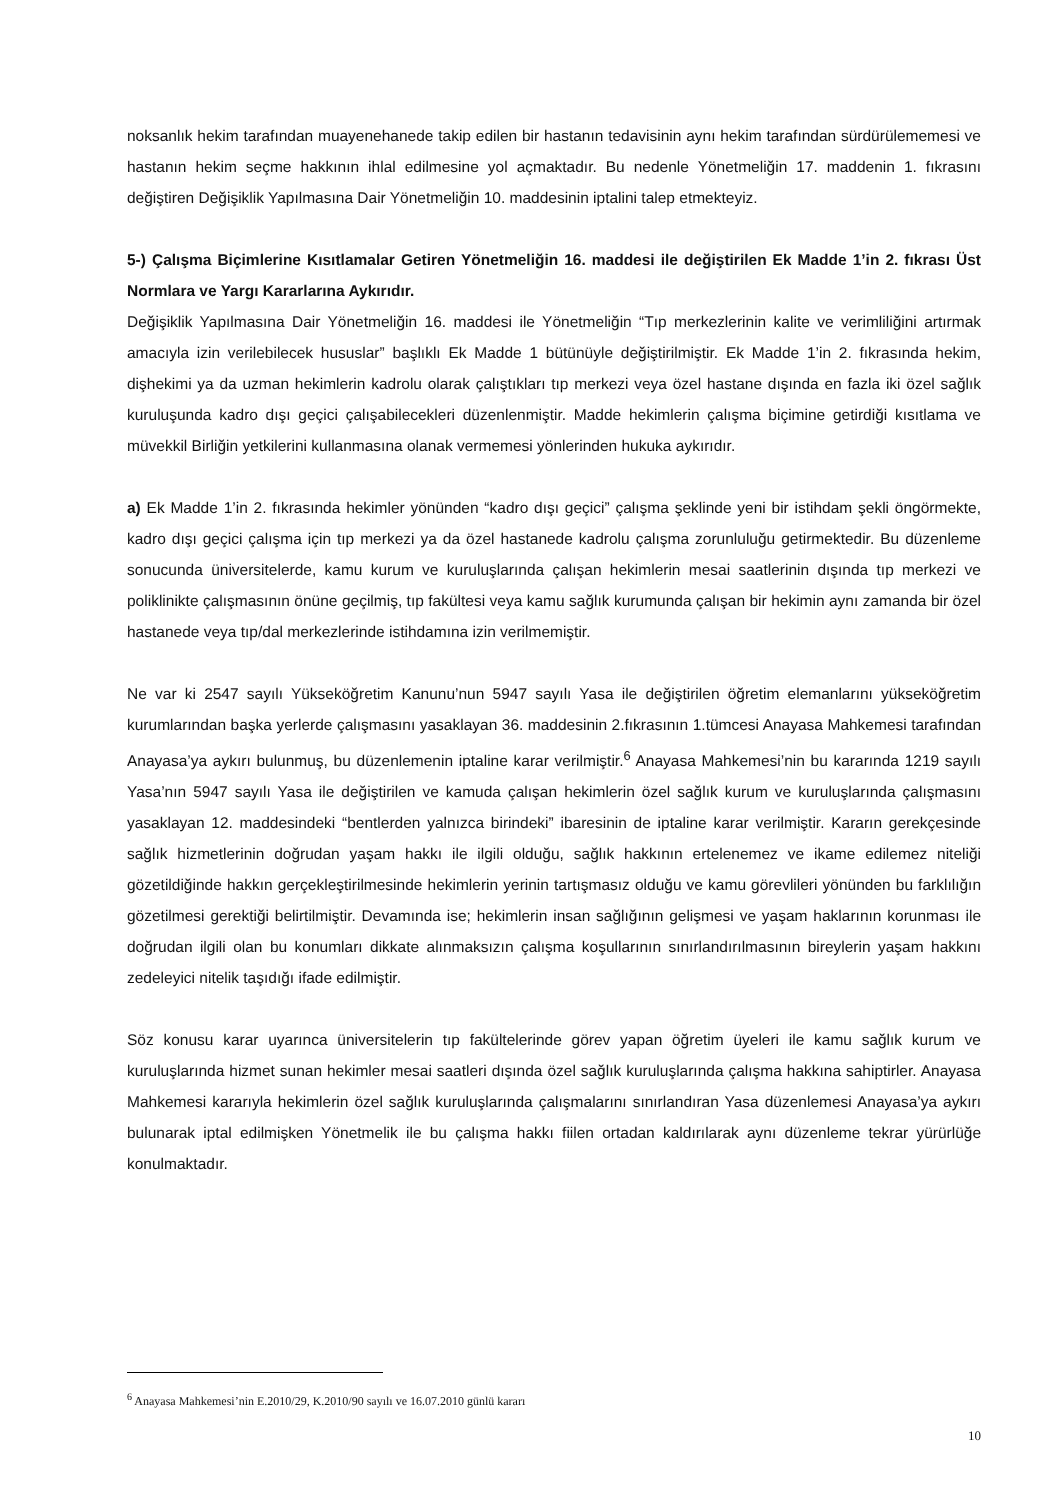noksanlık hekim tarafından muayenehanede takip edilen bir hastanın tedavisinin aynı hekim tarafından sürdürülememesi ve hastanın hekim seçme hakkının ihlal edilmesine yol açmaktadır. Bu nedenle Yönetmeliğin 17. maddenin 1. fıkrasını değiştiren Değişiklik Yapılmasına Dair Yönetmeliğin 10. maddesinin iptalini talep etmekteyiz.
5-) Çalışma Biçimlerine Kısıtlamalar Getiren Yönetmeliğin 16. maddesi ile değiştirilen Ek Madde 1’in 2. fıkrası Üst Normlara ve Yargı Kararlarına Aykırıdır.
Değişiklik Yapılmasına Dair Yönetmeliğin 16. maddesi ile Yönetmeliğin “Tıp merkezlerinin kalite ve verimliliğini artırmak amacıyla izin verilebilecek hususlar” başlıklı Ek Madde 1 bütünüyle değiştirilmiştir. Ek Madde 1’in 2. fıkrasında hekim, dişhekimi ya da uzman hekimlerin kadrolu olarak çalıştıkları tıp merkezi veya özel hastane dışında en fazla iki özel sağlık kuruluşunda kadro dışı geçici çalışabilecekleri düzenlenmiştir. Madde hekimlerin çalışma biçimine getirdiği kısıtlama ve müvekkil Birliğin yetkilerini kullanmasına olanak vermemesi yönlerinden hukuka aykırıdır.
a) Ek Madde 1’in 2. fıkrasında hekimler yönünden “kadro dışı geçici” çalışma şeklinde yeni bir istihdam şekli öngörmekte, kadro dışı geçici çalışma için tıp merkezi ya da özel hastanede kadrolu çalışma zorunluluğu getirmektedir. Bu düzenleme sonucunda üniversitelerde, kamu kurum ve kuruluşlarında çalışan hekimlerin mesai saatlerinin dışında tıp merkezi ve poliklinikte çalışmasının önüne geçilmiş, tıp fakültesi veya kamu sağlık kurumunda çalışan bir hekimin aynı zamanda bir özel hastanede veya tıp/dal merkezlerinde istihdamına izin verilmemiştir.
Ne var ki 2547 sayılı Yükseköğretim Kanunu’nun 5947 sayılı Yasa ile değiştirilen öğretim elemanlarını yükseköğretim kurumlarından başka yerlerde çalışmasını yasaklayan 36. maddesinin 2.fıkrasının 1.tümcesi Anayasa Mahkemesi tarafından Anayasa’ya aykırı bulunmuş, bu düzenlemenin iptaline karar verilmiştir.<sup>6</sup> Anayasa Mahkemesi’nin bu kararında 1219 sayılı Yasa’nın 5947 sayılı Yasa ile değiştirilen ve kamuda çalışan hekimlerin özel sağlık kurum ve kuruluşlarında çalışmasını yasaklayan 12. maddesindeki “bentlerden yalnızca birindeki” ibaresinin de iptaline karar verilmiştir. Kararın gerekçesinde sağlık hizmetlerinin doğrudan yaşam hakkı ile ilgili olduğu, sağlık hakkının ertelenemez ve ikame edilemez niteliği gözetildiğinde hakkın gerçekleştirilmesinde hekimlerin yerinin tartışmasız olduğu ve kamu görevlileri yönünden bu farklılığın gözetilmesi gerektiği belirtilmiştir. Devamında ise; hekimlerin insan sağlığının gelişmesi ve yaşam haklarının korunması ile doğrudan ilgili olan bu konumları dikkate alınmaksızın çalışma koşullarının sınırlandırılmasının bireylerin yaşam hakkını zedeleyici nitelik taşıdığı ifade edilmiştir.
Söz konusu karar uyarınca üniversitelerin tıp fakültelerinde görev yapan öğretim üyeleri ile kamu sağlık kurum ve kuruluşlarında hizmet sunan hekimler mesai saatleri dışında özel sağlık kuruluşlarında çalışma hakkına sahiptirler. Anayasa Mahkemesi kararıyla hekimlerin özel sağlık kuruluşlarında çalışmalarını sınırlandıran Yasa düzenlemesi Anayasa’ya aykırı bulunarak iptal edilmişken Yönetmelik ile bu çalışma hakkı fiilen ortadan kaldırılarak aynı düzenleme tekrar yürürlüğe konulmaktadır.
<sup>6</sup> Anayasa Mahkemesi’nin E.2010/29, K.2010/90 sayılı ve 16.07.2010 günlü kararı
10